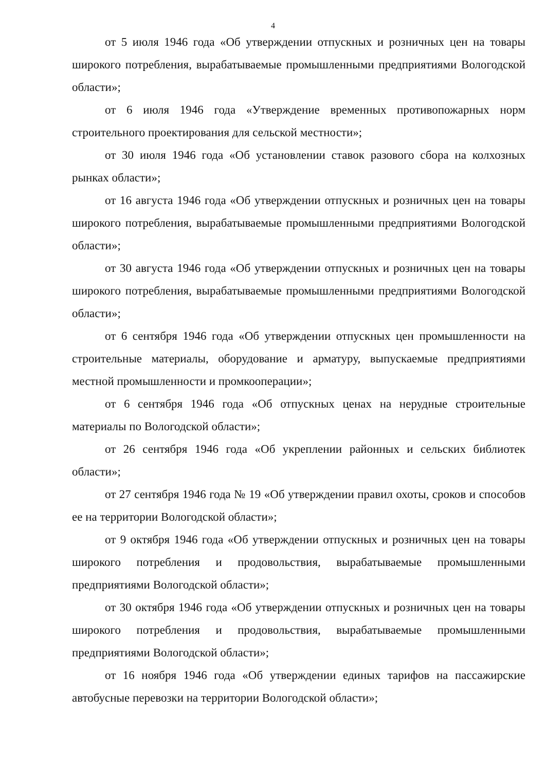4
от 5 июля 1946 года «Об утверждении отпускных и розничных цен на товары широкого потребления, вырабатываемые промышленными предприятиями Вологодской области»;
от 6 июля 1946 года «Утверждение временных противопожарных норм строительного проектирования для сельской местности»;
от 30 июля 1946 года «Об установлении ставок разового сбора на колхозных рынках области»;
от 16 августа 1946 года «Об утверждении отпускных и розничных цен на товары широкого потребления, вырабатываемые промышленными предприятиями Вологодской области»;
от 30 августа 1946 года «Об утверждении отпускных и розничных цен на товары широкого потребления, вырабатываемые промышленными предприятиями Вологодской области»;
от 6 сентября 1946 года «Об утверждении отпускных цен промышленности на строительные материалы, оборудование и арматуру, выпускаемые предприятиями местной промышленности и промкооперации»;
от 6 сентября 1946 года «Об отпускных ценах на нерудные строительные материалы по Вологодской области»;
от 26 сентября 1946 года «Об укреплении районных и сельских библиотек области»;
от 27 сентября 1946 года № 19 «Об утверждении правил охоты, сроков и способов ее на территории Вологодской области»;
от 9 октября 1946 года «Об утверждении отпускных и розничных цен на товары широкого потребления и продовольствия, вырабатываемые промышленными предприятиями Вологодской области»;
от 30 октября 1946 года «Об утверждении отпускных и розничных цен на товары широкого потребления и продовольствия, вырабатываемые промышленными предприятиями Вологодской области»;
от 16 ноября 1946 года «Об утверждении единых тарифов на пассажирские автобусные перевозки на территории Вологодской области»;